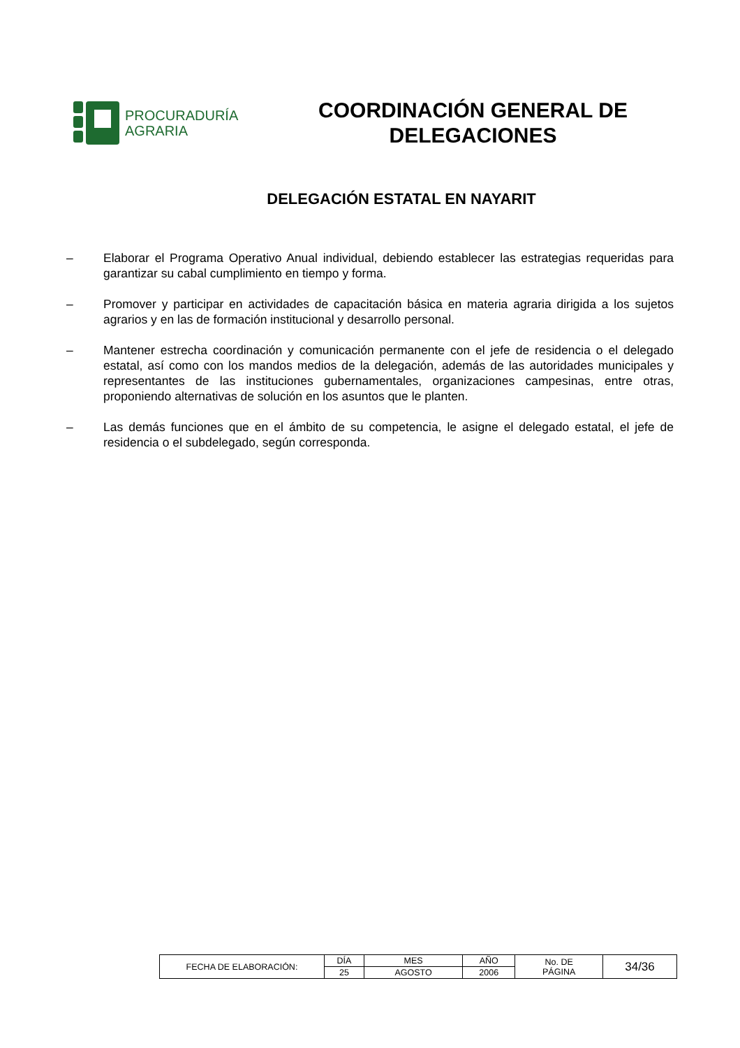PROCURADURÍA
AGRARIA
COORDINACIÓN GENERAL DE
DELEGACIONES
DELEGACIÓN ESTATAL EN NAYARIT
– Elaborar el Programa Operativo Anual individual, debiendo establecer las estrategias requeridas para garantizar su cabal cumplimiento en tiempo y forma.
– Promover y participar en actividades de capacitación básica en materia agraria dirigida a los sujetos agrarios y en las de formación institucional y desarrollo personal.
– Mantener estrecha coordinación y comunicación permanente con el jefe de residencia o el delegado estatal, así como con los mandos medios de la delegación, además de las autoridades municipales y representantes de las instituciones gubernamentales, organizaciones campesinas, entre otras, proponiendo alternativas de solución en los asuntos que le planten.
– Las demás funciones que en el ámbito de su competencia, le asigne el delegado estatal, el jefe de residencia o el subdelegado, según corresponda.
| FECHA DE ELABORACIÓN: | DÍA | MES | AÑO | No. DE PÁGINA | 34/36 |
| | 25 | AGOSTO | 2006 | | |